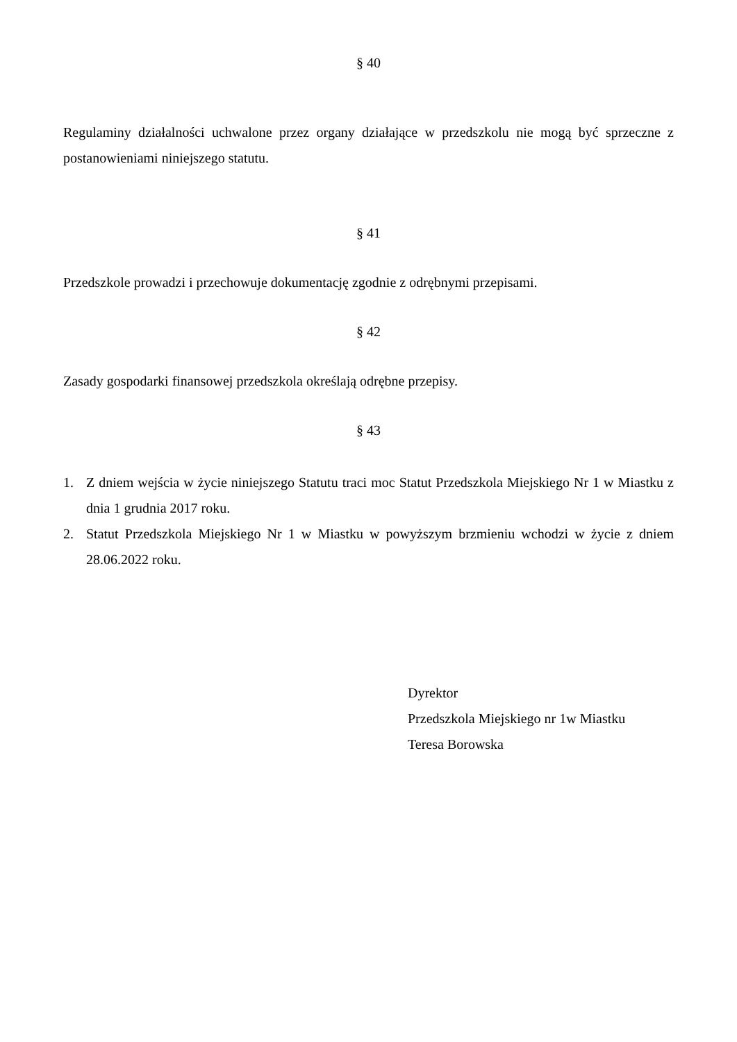§ 40
Regulaminy działalności uchwalone przez organy działające w przedszkolu nie mogą być sprzeczne z postanowieniami niniejszego statutu.
§ 41
Przedszkole prowadzi i przechowuje dokumentację zgodnie z odrębnymi przepisami.
§ 42
Zasady gospodarki finansowej przedszkola określają odrębne przepisy.
§ 43
1. Z dniem wejścia w życie niniejszego Statutu traci moc Statut Przedszkola Miejskiego Nr 1 w Miastku z dnia 1 grudnia 2017 roku.
2. Statut Przedszkola Miejskiego Nr 1 w Miastku w powyższym brzmieniu wchodzi w życie z dniem 28.06.2022 roku.
Dyrektor
Przedszkola Miejskiego nr 1w Miastku
Teresa Borowska